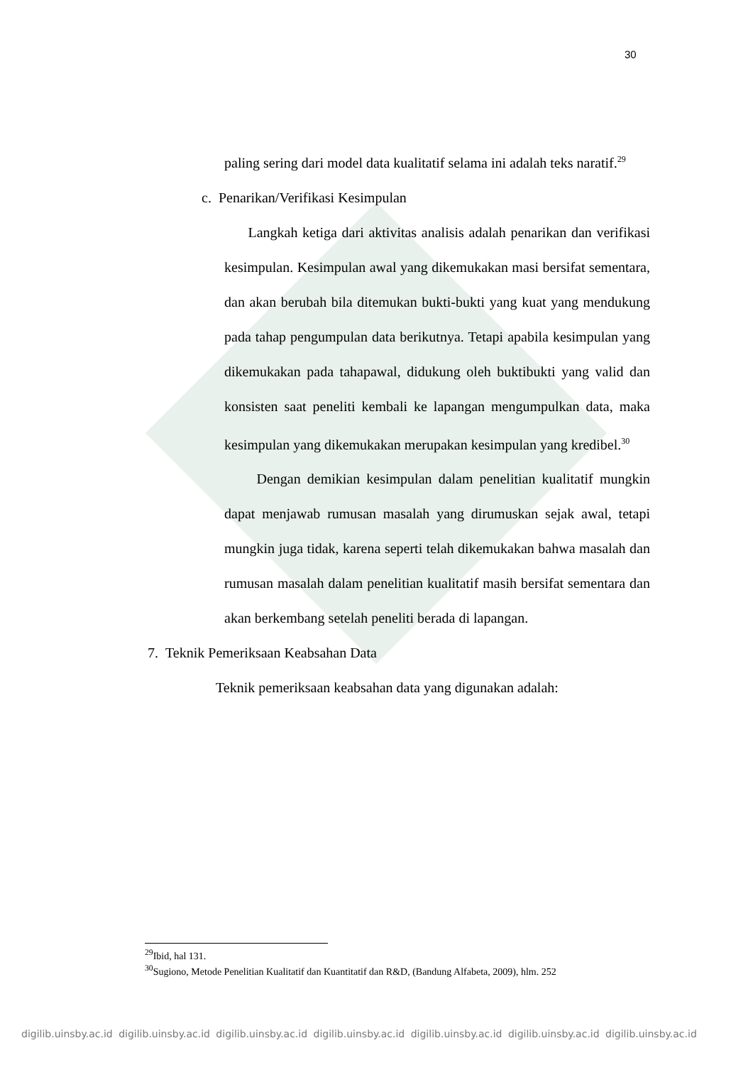30
paling sering dari model data kualitatif selama ini adalah teks naratif.<sup>29</sup>
c. Penarikan/Verifikasi Kesimpulan
Langkah ketiga dari aktivitas analisis adalah penarikan dan verifikasi kesimpulan. Kesimpulan awal yang dikemukakan masi bersifat sementara, dan akan berubah bila ditemukan bukti-bukti yang kuat yang mendukung pada tahap pengumpulan data berikutnya. Tetapi apabila kesimpulan yang dikemukakan pada tahapawal, didukung oleh buktibukti yang valid dan konsisten saat peneliti kembali ke lapangan mengumpulkan data, maka kesimpulan yang dikemukakan merupakan kesimpulan yang kredibel.<sup>30</sup>
Dengan demikian kesimpulan dalam penelitian kualitatif mungkin dapat menjawab rumusan masalah yang dirumuskan sejak awal, tetapi mungkin juga tidak, karena seperti telah dikemukakan bahwa masalah dan rumusan masalah dalam penelitian kualitatif masih bersifat sementara dan akan berkembang setelah peneliti berada di lapangan.
7. Teknik Pemeriksaan Keabsahan Data
Teknik pemeriksaan keabsahan data yang digunakan adalah:
<sup>29</sup> Ibid, hal 131.
<sup>30</sup> Sugiono, Metode Penelitian Kualitatif dan Kuantitatif dan R&D, (Bandung Alfabeta, 2009), hlm. 252
digilib.uinsby.ac.id digilib.uinsby.ac.id digilib.uinsby.ac.id digilib.uinsby.ac.id digilib.uinsby.ac.id digilib.uinsby.ac.id digilib.uinsby.ac.id